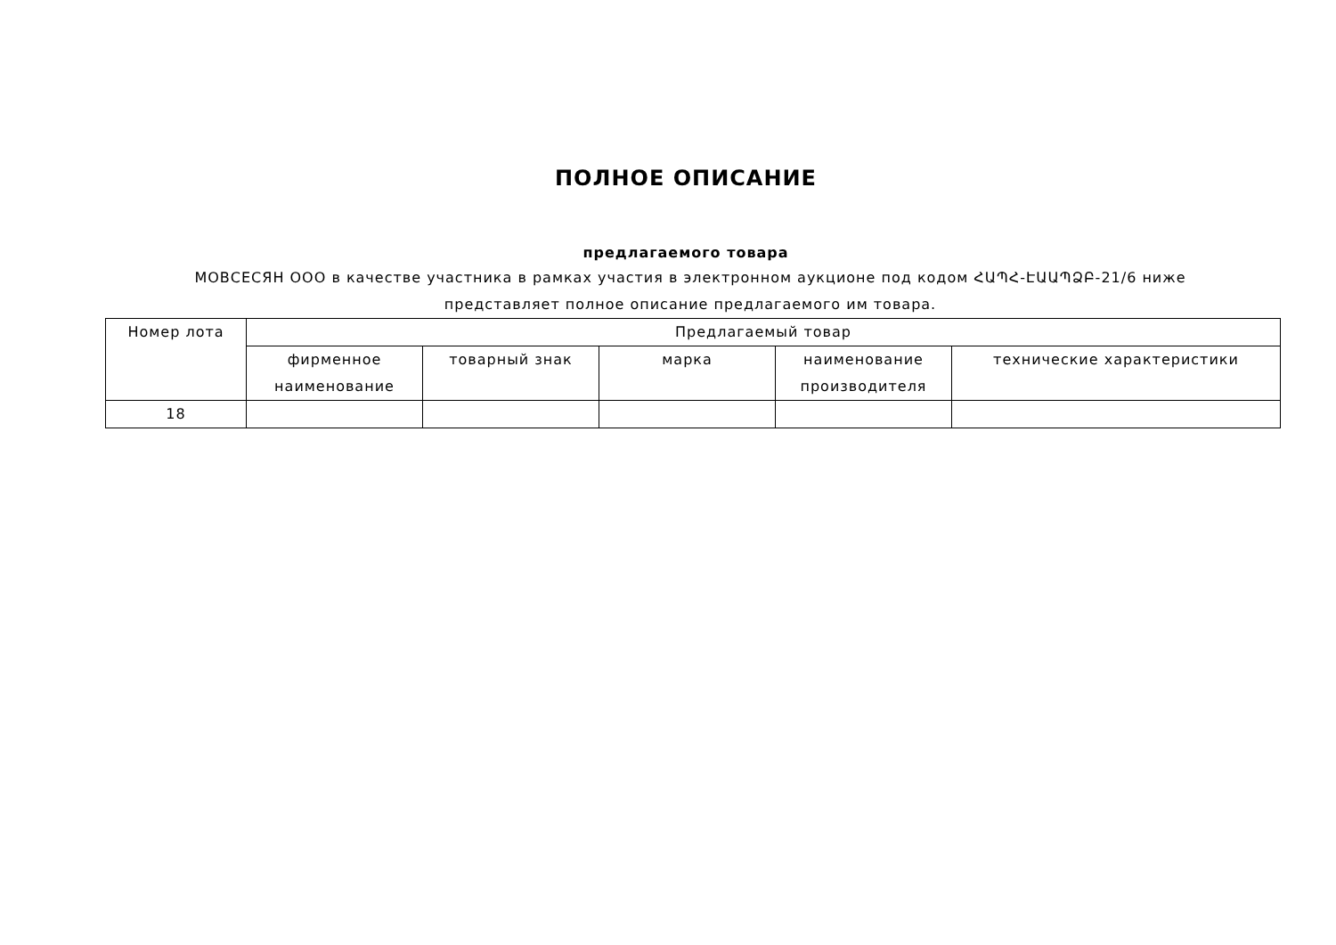ПОЛНОЕ ОПИСАНИЕ
предлагаемого товара
МОВСЕСЯН ООО в качестве участника в рамках участия в электронном аукционе под кодом ՀԱՊՀ-ԷԱԱՊՁԲ-21/6 ниже представляет полное описание предлагаемого им товара.
| Номер лота | Предлагаемый товар | | | | |
| --- | --- | --- | --- | --- | --- |
| | фирменное наименование | товарный знак | марка | наименование производителя | технические характеристики |
| 18 | | | | | |